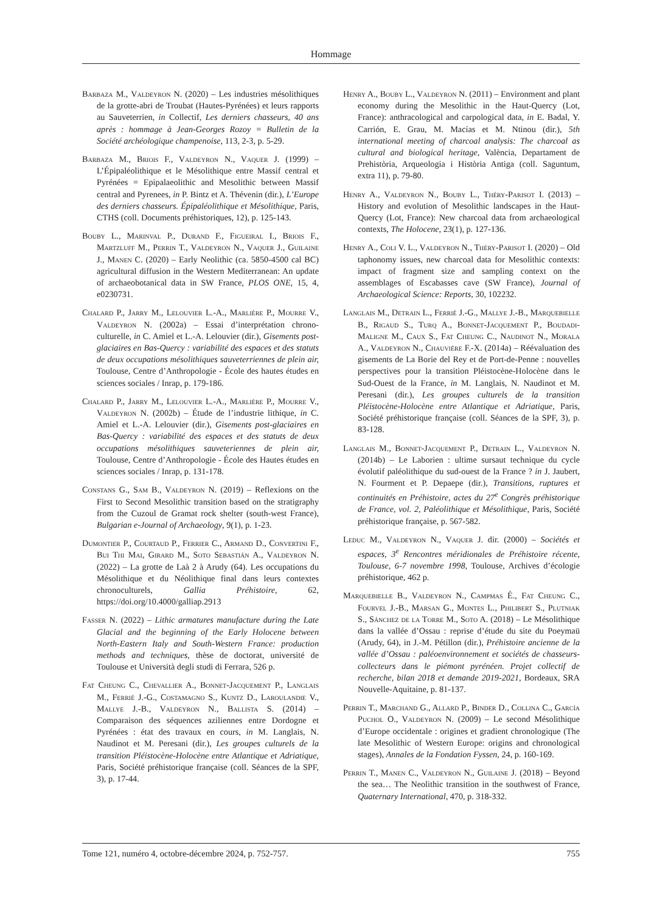Hommage
Barbaza M., Valdeyron N. (2020) – Les industries mésolithiques de la grotte-abri de Troubat (Hautes-Pyrénées) et leurs rapports au Sauveterrien, in Collectif, Les derniers chasseurs, 40 ans après : hommage à Jean-Georges Rozoy = Bulletin de la Société archéologique champenoise, 113, 2-3, p. 5-29.
Barbaza M., Briois F., Valdeyron N., Vaquer J. (1999) – L’Épipaléolithique et le Mésolithique entre Massif central et Pyrénées = Epipalaeolithic and Mesolithic between Massif central and Pyrenees, in P. Bintz et A. Thévenin (dir.), L’Europe des derniers chasseurs. Épipaléolithique et Mésolithique, Paris, CTHS (coll. Documents préhistoriques, 12), p. 125-143.
Bouby L., Marinval P., Durand F., Figueiral I., Briois F., Martzluff M., Perrin T., Valdeyron N., Vaquer J., Guilaine J., Manen C. (2020) – Early Neolithic (ca. 5850-4500 cal BC) agricultural diffusion in the Western Mediterranean: An update of archaeobotanical data in SW France, PLOS ONE, 15, 4, e0230731.
Chalard P., Jarry M., Lelouvier L.-A., Marlière P., Mourre V., Valdeyron N. (2002a) – Essai d’interprétation chrono-culturelle, in C. Amiel et L.-A. Lelouvier (dir.), Gisements post-glaciaires en Bas-Quercy : variabilité des espaces et des statuts de deux occupations mésolithiques sauveterriennes de plein air, Toulouse, Centre d’Anthropologie - École des hautes études en sciences sociales / Inrap, p. 179-186.
Chalard P., Jarry M., Lelouvier L.-A., Marlière P., Mourre V., Valdeyron N. (2002b) – Étude de l’industrie lithique, in C. Amiel et L.-A. Lelouvier (dir.), Gisements post-glaciaires en Bas-Quercy : variabilité des espaces et des statuts de deux occupations mésolithiques sauveteriennes de plein air, Toulouse, Centre d’Anthropologie - École des Hautes études en sciences sociales / Inrap, p. 131-178.
Constans G., Sam B., Valdeyron N. (2019) – Reflexions on the First to Second Mesolithic transition based on the stratigraphy from the Cuzoul de Gramat rock shelter (south-west France), Bulgarian e-Journal of Archaeology, 9(1), p. 1-23.
Dumontier P., Courtaud P., Ferrier C., Armand D., Convertini F., Bui Thi Mai, Girard M., Soto Sebastián A., Valdeyron N. (2022) – La grotte de Laà 2 à Arudy (64). Les occupations du Mésolithique et du Néolithique final dans leurs contextes chronoculturels, Gallia Préhistoire, 62, https://doi.org/10.4000/galliap.2913
Fasser N. (2022) – Lithic armatures manufacture during the Late Glacial and the beginning of the Early Holocene between North-Eastern Italy and South-Western France: production methods and techniques, thèse de doctorat, université de Toulouse et Università degli studi di Ferrara, 526 p.
Fat Cheung C., Chevallier A., Bonnet-Jacquement P., Langlais M., Ferrié J.-G., Costamagno S., Kuntz D., Laroulandie V., Mallye J.-B., Valdeyron N., Ballista S. (2014) – Comparaison des séquences aziliennes entre Dordogne et Pyrénées : état des travaux en cours, in M. Langlais, N. Naudinot et M. Peresani (dir.), Les groupes culturels de la transition Pléistocène-Holocène entre Atlantique et Adriatique, Paris, Société préhistorique française (coll. Séances de la SPF, 3), p. 17-44.
Henry A., Bouby L., Valdeyron N. (2011) – Environment and plant economy during the Mesolithic in the Haut-Quercy (Lot, France): anthracological and carpological data, in E. Badal, Y. Carrión, E. Grau, M. Macías et M. Ntinou (dir.), 5th international meeting of charcoal analysis: The charcoal as cultural and biological heritage, València, Departament de Prehistòria, Arqueologia i Història Antiga (coll. Saguntum, extra 11), p. 79-80.
Henry A., Valdeyron N., Bouby L., Théry-Parisot I. (2013) – History and evolution of Mesolithic landscapes in the Haut-Quercy (Lot, France): New charcoal data from archaeological contexts, The Holocene, 23(1), p. 127-136.
Henry A., Coli V. L., Valdeyron N., Théry-Parisot I. (2020) – Old taphonomy issues, new charcoal data for Mesolithic contexts: impact of fragment size and sampling context on the assemblages of Escabasses cave (SW France), Journal of Archaeological Science: Reports, 30, 102232.
Langlais M., Detrain L., Ferrié J.-G., Mallye J.-B., Marquebielle B., Rigaud S., Turq A., Bonnet-Jacquement P., Boudadi-Maligne M., Caux S., Fat Cheung C., Naudinot N., Morala A., Valdeyron N., Chauvière F.-X. (2014a) – Réévaluation des gisements de La Borie del Rey et de Port-de-Penne : nouvelles perspectives pour la transition Pléistocène-Holocène dans le Sud-Ouest de la France, in M. Langlais, N. Naudinot et M. Peresani (dir.), Les groupes culturels de la transition Pléistocène-Holocène entre Atlantique et Adriatique, Paris, Société préhistorique française (coll. Séances de la SPF, 3), p. 83-128.
Langlais M., Bonnet-Jacquement P., Detrain L., Valdeyron N. (2014b) – Le Laborien : ultime sursaut technique du cycle évolutif paléolithique du sud-ouest de la France ? in J. Jaubert, N. Fourment et P. Depaepe (dir.), Transitions, ruptures et continuités en Préhistoire, actes du 27<sup>e</sup> Congrès préhistorique de France, vol. 2, Paléolithique et Mésolithique, Paris, Société préhistorique française, p. 567-582.
Leduc M., Valdeyron N., Vaquer J. dir. (2000) – Sociétés et espaces, 3<sup>e</sup> Rencontres méridionales de Préhistoire récente, Toulouse, 6-7 novembre 1998, Toulouse, Archives d’écologie préhistorique, 462 p.
Marquebielle B., Valdeyron N., Campmas É., Fat Cheung C., Fourvel J.-B., Marsan G., Montes L., Philibert S., Plutniak S., Sánchez de la Torre M., Soto A. (2018) – Le Mésolithique dans la vallée d’Ossau : reprise d’étude du site du Poeymaü (Arudy, 64), in J.-M. Pétillon (dir.), Préhistoire ancienne de la vallée d’Ossau : paléoenvironnement et sociétés de chasseurs-collecteurs dans le piémont pyrénéen. Projet collectif de recherche, bilan 2018 et demande 2019-2021, Bordeaux, SRA Nouvelle-Aquitaine, p. 81-137.
Perrin T., Marchand G., Allard P., Binder D., Collina C., García Puchol O., Valdeyron N. (2009) – Le second Mésolithique d’Europe occidentale : origines et gradient chronologique (The late Mesolithic of Western Europe: origins and chronological stages), Annales de la Fondation Fyssen, 24, p. 160-169.
Perrin T., Manen C., Valdeyron N., Guilaine J. (2018) – Beyond the sea… The Neolithic transition in the southwest of France, Quaternary International, 470, p. 318-332.
Tome 121, numéro 4, octobre-décembre 2024, p. 752-757. 755